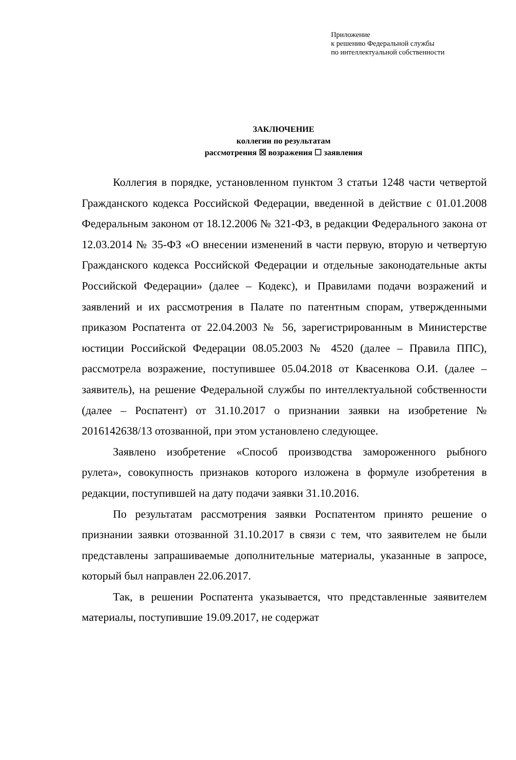Приложение
к решению Федеральной службы
по интеллектуальной собственности
ЗАКЛЮЧЕНИЕ
коллегии по результатам
рассмотрения ☒ возражения ☐ заявления
Коллегия в порядке, установленном пунктом 3 статьи 1248 части четвертой Гражданского кодекса Российской Федерации, введенной в действие с 01.01.2008 Федеральным законом от 18.12.2006 № 321-ФЗ, в редакции Федерального закона от 12.03.2014 № 35-ФЗ «О внесении изменений в части первую, вторую и четвертую Гражданского кодекса Российской Федерации и отдельные законодательные акты Российской Федерации» (далее – Кодекс), и Правилами подачи возражений и заявлений и их рассмотрения в Палате по патентным спорам, утвержденными приказом Роспатента от 22.04.2003 № 56, зарегистрированным в Министерстве юстиции Российской Федерации 08.05.2003 № 4520 (далее – Правила ППС), рассмотрела возражение, поступившее 05.04.2018 от Квасенкова О.И. (далее – заявитель), на решение Федеральной службы по интеллектуальной собственности (далее – Роспатент) от 31.10.2017 о признании заявки на изобретение № 2016142638/13 отозванной, при этом установлено следующее.
Заявлено изобретение «Способ производства замороженного рыбного рулета», совокупность признаков которого изложена в формуле изобретения в редакции, поступившей на дату подачи заявки 31.10.2016.
По результатам рассмотрения заявки Роспатентом принято решение о признании заявки отозванной 31.10.2017 в связи с тем, что заявителем не были представлены запрашиваемые дополнительные материалы, указанные в запросе, который был направлен 22.06.2017.
Так, в решении Роспатента указывается, что представленные заявителем материалы, поступившие 19.09.2017, не содержат